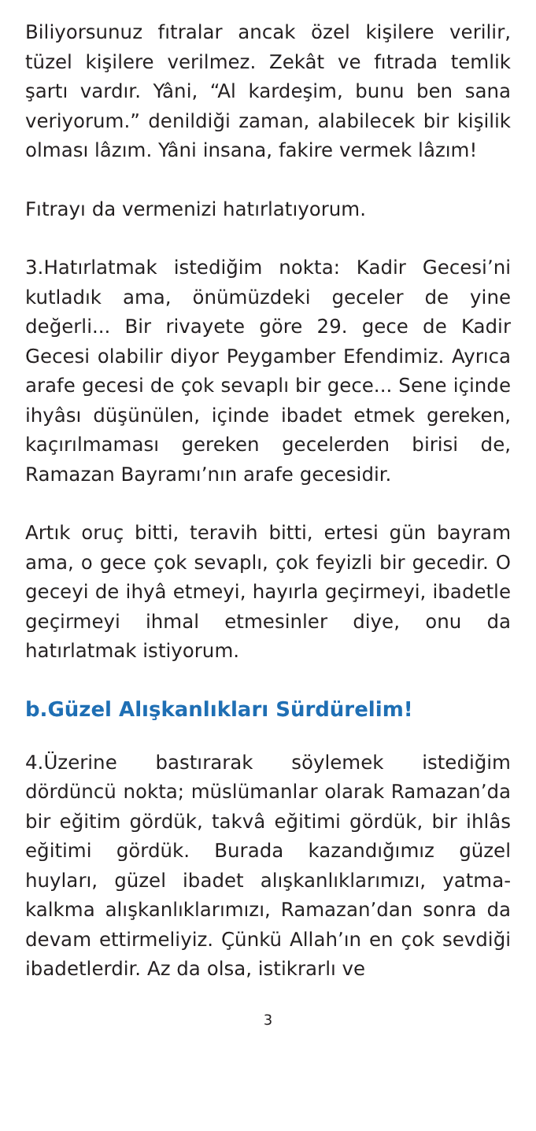Biliyorsunuz fıtralar ancak özel kişilere verilir, tüzel kişilere verilmez. Zekât ve fıtrada temlik şartı vardır. Yâni, “Al kardeşim, bunu ben sana veriyorum.” denildiği zaman, alabilecek bir kişilik olması lâzım. Yâni insana, fakire vermek lâzım!
Fıtrayı da vermenizi hatırlatıyorum.
3.Hatırlatmak istediğim nokta: Kadir Gecesi’ni kutladık ama, önümüzdeki geceler de yine değerli... Bir rivayete göre 29. gece de Kadir Gecesi olabilir diyor Peygamber Efendimiz. Ayrıca arafe gecesi de çok sevaplı bir gece... Sene içinde ihyâsı düşünülen, içinde ibadet etmek gereken, kaçırılmaması gereken gecelerden birisi de, Ramazan Bayramı’nın arafe gecesidir.
Artık oruç bitti, teravih bitti, ertesi gün bayram ama, o gece çok sevaplı, çok feyizli bir gecedir. O geceyi de ihyâ etmeyi, hayırla geçirmeyi, ibadetle geçirmeyi ihmal etmesinler diye, onu da hatırlatmak istiyorum.
b.Güzel Alışkanlıkları Sürdürelim!
4.Üzerine bastırarak söylemek istediğim dördüncü nokta; müslümanlar olarak Ramazan’da bir eğitim gördük, takvâ eğitimi gördük, bir ihlâs eğitimi gördük. Burada kazandığımız güzel huyları, güzel ibadet alışkanlıklarımızı, yatma-kalkma alışkanlıklarımızı, Ramazan’dan sonra da devam ettirmeliyiz. Çünkü Allah’ın en çok sevdiği ibadetlerdir. Az da olsa, istikrarlı ve
3